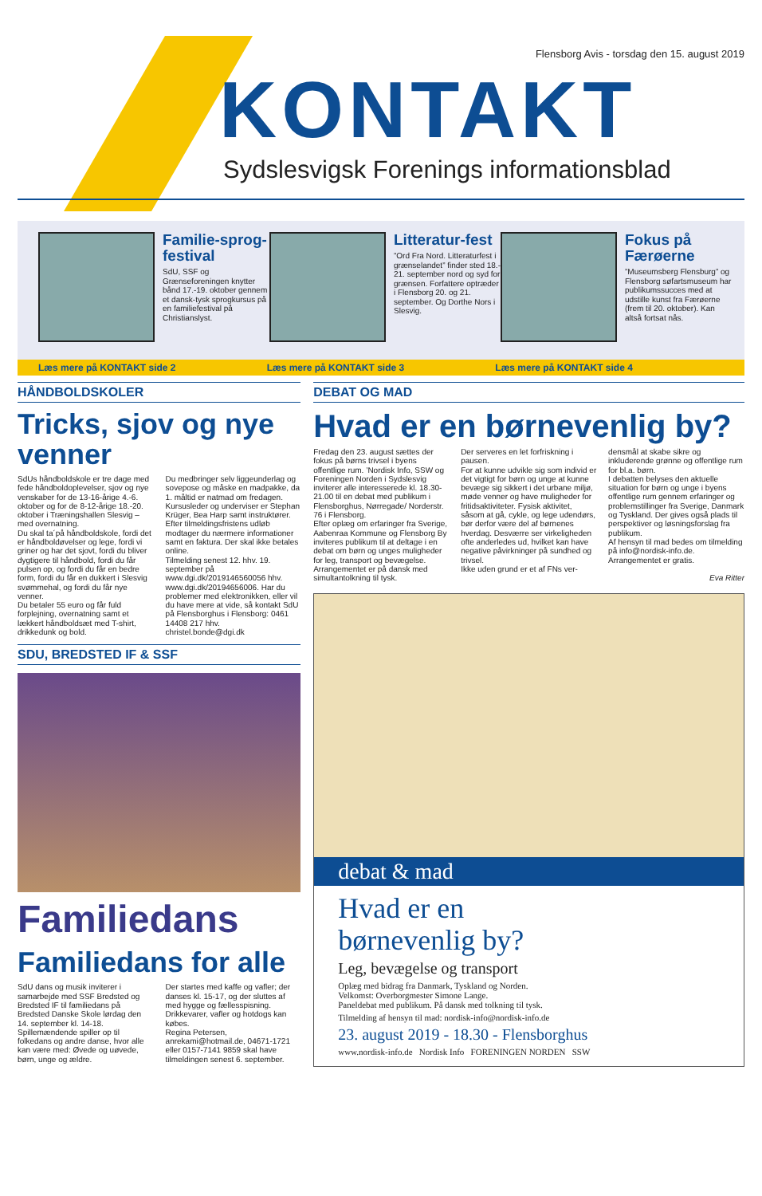Flensborg Avis - torsdag den 15. august 2019
KONTAKT
Sydslesvigsk Forenings informationsblad
Familie-sprog-festival
SdU, SSF og Grænseforeningen knytter bånd 17.-19. oktober gennem et dansk-tysk sprogkursus på en familiefestival på Christianslyst.
Litteratur-fest
”Ord Fra Nord. Litteraturfest i grænselandet” finder sted 18.- 21. september nord og syd for grænsen. Forfattere optræder i Flensborg 20. og 21. september. Og Dorthe Nors i Slesvig.
Fokus på Færøerne
”Museumsberg Flensburg” og Flensborg søfartsmuseum har publikumssucces med at udstille kunst fra Færøerne (frem til 20. oktober). Kan altså fortsat nås.
Læs mere på KONTAKT side 2 Læs mere på KONTAKT side 3 Læs mere på KONTAKT side 4
HÅNDBOLDSKOLER
Tricks, sjov og nye venner
SdUs håndboldskole er tre dage med fede håndboldoplevelser, sjov og nye venskaber for de 13-16-årige 4.-6. oktober og for de 8-12-årige 18.-20. oktober i Træningshallen Slesvig – med overnatning.
Du skal ta´på håndboldskole, fordi det er håndboldøvelser og lege, fordi vi griner og har det sjovt, fordi du bliver dygtigere til håndbold, fordi du får pulsen op, og fordi du får en bedre form, fordi du får en dukkert i Slesvig svømmehal, og fordi du får nye venner.
Du betaler 55 euro og får fuld forplejning, overnatning samt et lækkert håndboldsæt med T-shirt, drikkedunk og bold.
Du medbringer selv liggeunderlag og sovepose og måske en madpakke, da 1. måltid er natmad om fredagen.
Kursusleder og underviser er Stephan Krüger, Bea Harp samt instruktører.
Efter tilmeldingsfristens udløb modtager du nærmere informationer samt en faktura. Der skal ikke betales online.
Tilmelding senest 12. hhv. 19. september på www.dgi.dk/2019146560056 hhv. www.dgi.dk/20194656006. Har du problemer med elektronikken, eller vil du have mere at vide, så kontakt SdU på Flensborghus i Flensborg: 0461 14408 217 hhv. christel.bonde@dgi.dk
SDU, BREDSTED IF & SSF
Familiedans
Familiedans for alle
SdU dans og musik inviterer i samarbejde med SSF Bredsted og Bredsted IF til familiedans på Bredsted Danske Skole lørdag den 14. september kl. 14-18.
Spillemændende spiller op til folkedans og andre danse, hvor alle kan være med: Øvede og uøvede, børn, unge og ældre.
Der startes med kaffe og vafler; der danses kl. 15-17, og der sluttes af med hygge og fællesspisning. Drikkevarer, vafler og hotdogs kan købes.
Regina Petersen, anrekami@hotmail.de, 04671-1721 eller 0157-7141 9859 skal have tilmeldingen senest 6. september.
DEBAT OG MAD
Hvad er en børnevenlig by?
Fredag den 23. august sættes der fokus på børns trivsel i byens offentlige rum. ’Nordisk Info, SSW og Foreningen Norden i Sydslesvig inviterer alle interesserede kl. 18.30-21.00 til en debat med publikum i Flensborghus, Nørregade/ Norderstr. 76 i Flensborg.
Efter oplæg om erfaringer fra Sverige, Aabenraa Kommune og Flensborg By inviteres publikum til at deltage i en debat om børn og unges muligheder for leg, transport og bevægelse. Arrangementet er på dansk med simultantolkning til tysk.
Der serveres en let forfriskning i pausen.
For at kunne udvikle sig som individ er det vigtigt for børn og unge at kunne bevæge sig sikkert i det urbane miljø, møde venner og have muligheder for fritidsaktiviteter. Fysisk aktivitet, såsom at gå, cykle, og lege udendørs, bør derfor være del af børnenes hverdag. Desværre ser virkeligheden ofte anderledes ud, hvilket kan have negative påvirkninger på sundhed og trivsel.
Ikke uden grund er et af FNs ver-
densmål at skabe sikre og inkluderende grønne og offentlige rum for bl.a. børn.
I debatten belyses den aktuelle situation for børn og unge i byens offentlige rum gennem erfaringer og problemstillinger fra Sverige, Danmark og Tyskland. Der gives også plads til perspektiver og løsningsforslag fra publikum.
Af hensyn til mad bedes om tilmelding på info@nordisk-info.de.
Arrangementet er gratis.
Eva Ritter
debat & mad
Hvad er en
børnevenlig by?
Leg, bevægelse og transport
Oplæg med bidrag fra Danmark, Tyskland og Norden.
Velkomst: Overborgmester Simone Lange.
Paneldebat med publikum. På dansk med tolkning til tysk.
Tilmelding af hensyn til mad: nordisk-info@nordisk-info.de
23. august 2019 - 18.30 - Flensborghus
www.nordisk-info.de Nordisk Info FORENINGEN NORDEN SSW